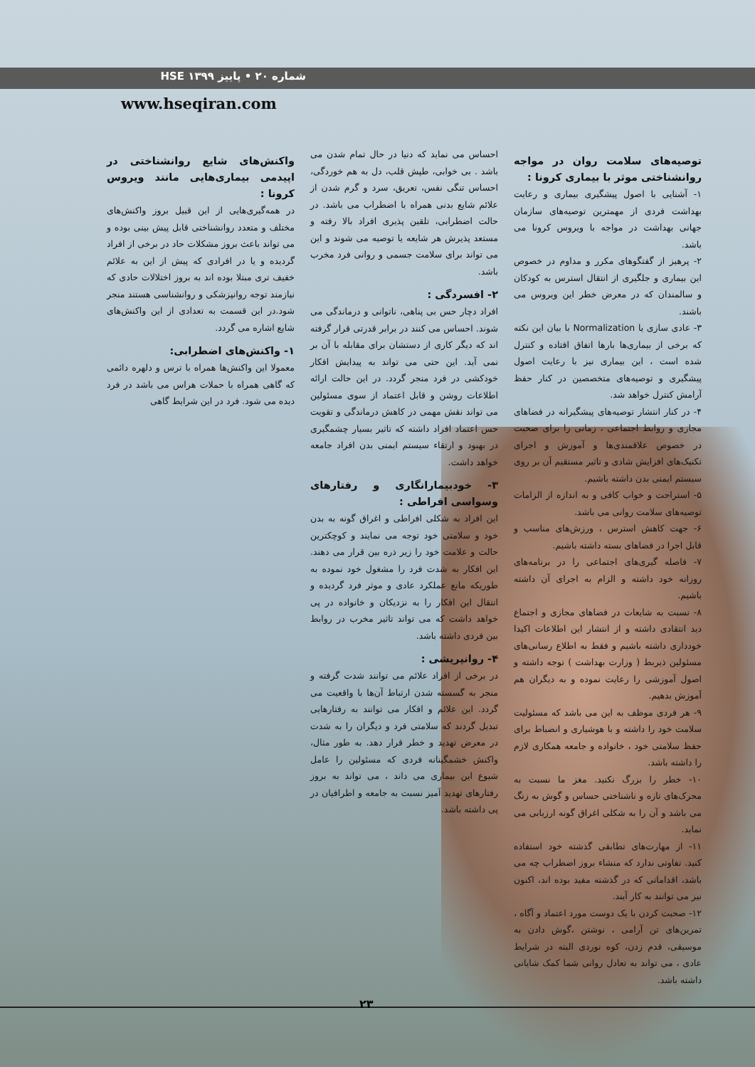شماره ۲۰ • پاییز ۱۳۹۹ HSE
www.hseqiran.com
واکنش‌های شایع روانشناختی در اپیدمی بیماری‌هایی مانند ویروس کرونا :
در همه‌گیری‌هایی از این قبیل بروز واکنش‌های مختلف و متعدد روانشناختی قابل پیش بینی بوده و می تواند باعث بروز مشکلات حاد در برخی از افراد گردیده و یا در افرادی که پیش از این به علائم خفیف تری مبتلا بوده اند به بروز اختلالات حادی که نیازمند توجه روانپزشکی و روانشناسی هستند منجر شود.در این قسمت به تعدادی از این واکنش‌های شایع اشاره می گردد.
۱- واکنش‌های اضطرابی:
معمولا این واکنش‌ها همراه با ترس و دلهره دائمی که گاهی همراه با حملات هراس می باشد در فرد دیده می شود. فرد در این شرایط گاهی
احساس می نماید که دنیا در حال تمام شدن می باشد . بی خوابی، طپش قلب، دل به هم خوردگی، احساس تنگی نفس، تعریق، سرد و گرم شدن از علائم شایع بدنی همراه با اضطراب می باشد. در حالت اضطرابی، تلقین پذیری افراد بالا رفته و مستعد پذیرش هر شایعه یا توصیه می شوند و این می تواند برای سلامت جسمی و روانی فرد مخرب باشد.
۲- افسردگی :
افراد دچار حس بی پناهی، ناتوانی و درماندگی می شوند. احساس می کنند در برابر قدرتی قرار گرفته اند که دیگر کاری از دستشان برای مقابله با آن بر نمی آید. این حتی می تواند به پیدایش افکار خودکشی در فرد منجر گردد. در این حالت ارائه اطلاعات روشن و قابل اعتماد از سوی مسئولین می تواند نقش مهمی در کاهش درماندگی و تقویت حس اعتماد افراد داشته که تاثیر بسیار چشمگیری در بهبود و ارتقاء سیستم ایمنی بدن افراد جامعه خواهد داشت.
۳- خودبیمارانگاری و رفتارهای وسواسی افراطی :
این افراد به شکلی افراطی و اغراق گونه به بدن خود و سلامتی خود توجه می نمایند و کوچکترین حالت و علامت خود را زیر ذره بین قرار می دهند. این افکار به شدت فرد را مشغول خود نموده به طوریکه مانع عملکرد عادی و موثر فرد گردیده و انتقال این افکار را به نزدیکان و خانواده در پی خواهد داشت که می تواند تاثیر مخرب در روابط بین فردی داشته باشد.
۴- روانپریشی :
در برخی از افراد علائم می توانند شدت گرفته و منجر به گسسته شدن ارتباط آن‌ها با واقعیت می گردد. این علائم و افکار می توانند به رفتارهایی تبدیل گردند که سلامتی فرد و دیگران را به شدت در معرض تهدید و خطر قرار دهد. به طور مثال، واکنش خشمگینانه فردی که مسئولین را عامل شیوع این بیماری می داند ، می تواند به بروز رفتارهای تهدید آمیز نسبت به جامعه و اطرافیان در پی داشته باشد.
توصیه‌های سلامت روان در مواجه روانشناختی موثر با بیماری کرونا :
۱- آشنایی با اصول پیشگیری بیماری و رعایت بهداشت فردی از مهمترین توصیه‌های سازمان جهانی بهداشت در مواجه با ویروس کرونا می باشد.
۲- پرهیز از گفتگوهای مکرر و مداوم در خصوص این بیماری و جلگیری از انتقال استرس به کودکان و سالمندان که در معرض خطر این ویروس می باشند.
۳- عادی سازی یا Normalization با بیان این نکته که برخی از بیماری‌ها بارها اتفاق افتاده و کنترل شده است ، این بیماری نیز با رعایت اصول پیشگیری و توصیه‌های متخصصین در کنار حفظ آرامش کنترل خواهد شد.
۴- در کنار انتشار توصیه‌های پیشگیرانه در فضاهای مجازی و روابط اجتماعی ، زمانی را برای صحبت در خصوص علاقمندی‌ها و آموزش و اجرای تکنیک‌های افزایش شادی و تاثیر مستقیم آن بر روی سیستم ایمنی بدن داشته باشیم.
۵- استراحت و خواب کافی و به اندازه از الزامات توصیه‌های سلامت روانی می باشد.
۶- جهت کاهش استرس ، ورزش‌های مناسب و قابل اجرا در فضاهای بسته داشته باشیم.
۷- فاصله گیری‌های اجتماعی را در برنامه‌های روزانه خود داشته و الزام به اجرای آن داشته باشیم.
۸- نسبت به شایعات در فضاهای مجازی و اجتماع دید انتقادی داشته و از انتشار این اطلاعات اکیدا خودداری داشته باشیم و فقط به اطلاع رسانی‌های مسئولین ذیربط ( وزارت بهداشت ) توجه داشته و اصول آموزشی را رعایت نموده و به دیگران هم آموزش بدهیم.
۹- هر فردی موظف به این می باشد که مسئولیت سلامت خود را داشته و با هوشیاری و انضباط برای حفظ سلامتی خود ، خانواده و جامعه همکاری لازم را داشته باشد.
۱۰- خطر را بزرگ نکنید. مغز ما نسبت به محرک‌های تازه و ناشناختی حساس و گوش به زنگ می باشد و آن را به شکلی اغراق گونه ارزیابی می نماید.
۱۱- از مهارت‌های تطابقی گذشته خود استفاده کنید. تفاوتی ندارد که منشاء بروز اضطراب چه می باشد، اقداماتی که در گذشته مفید بوده اند، اکنون نیز می توانند به کار آیند.
۱۲- صحبت کردن با یک دوست مورد اعتماد و آگاه ، تمرین‌های تن آرامی ، نوشتن ،گوش دادن به موسیقی، قدم زدن، کوه نوردی البته در شرایط عادی ، می تواند به تعادل روانی شما کمک شایانی داشته باشد.
۲۳